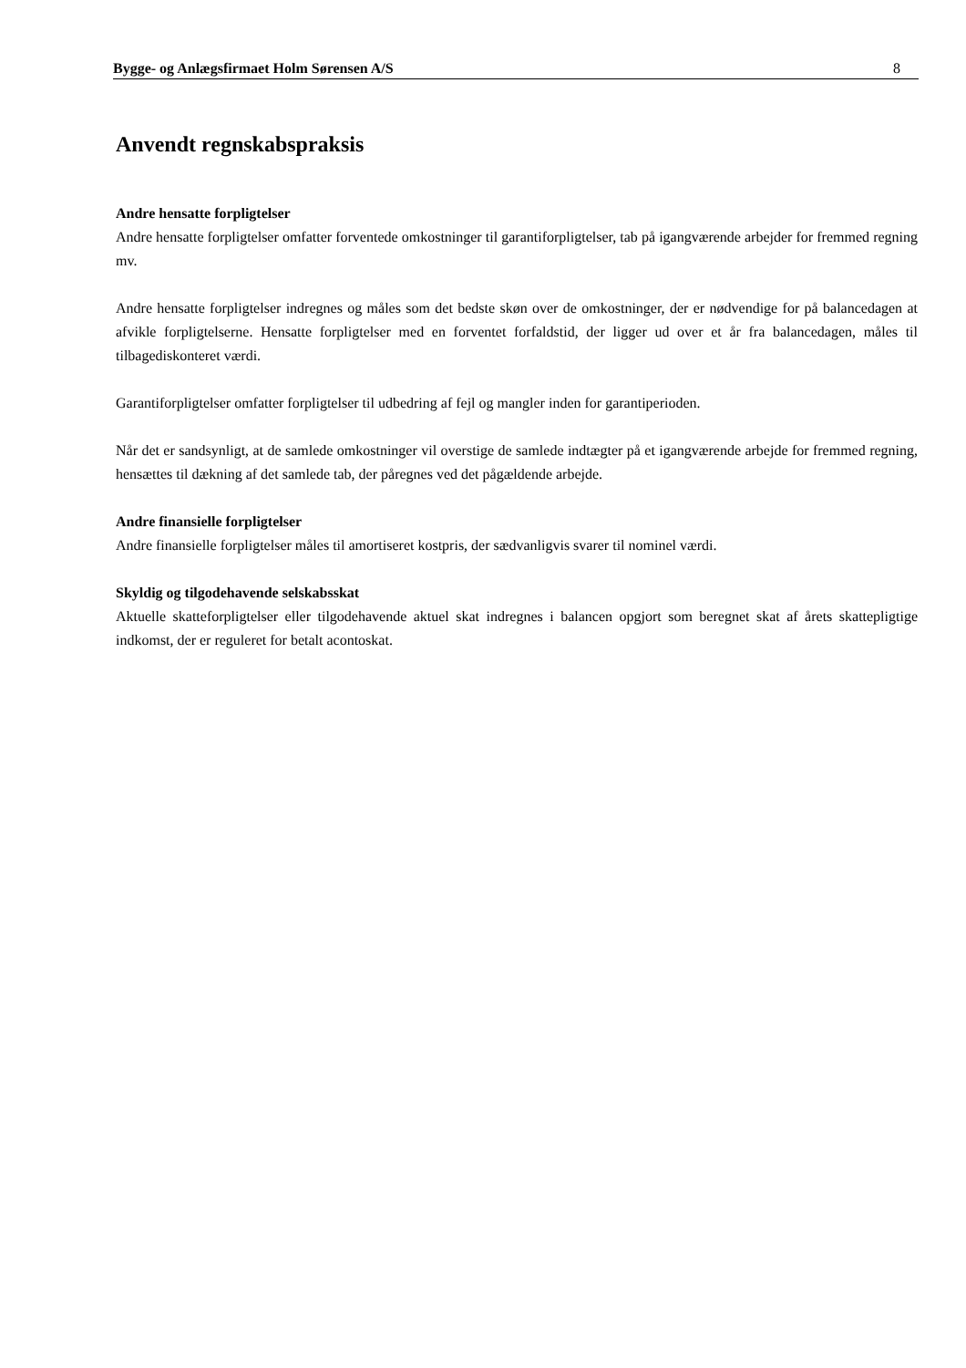Bygge- og Anlægsfirmaet Holm Sørensen A/S 8
Anvendt regnskabspraksis
Andre hensatte forpligtelser
Andre hensatte forpligtelser omfatter forventede omkostninger til garantiforpligtelser, tab på igangværende arbejder for fremmed regning mv.
Andre hensatte forpligtelser indregnes og måles som det bedste skøn over de omkostninger, der er nødvendige for på balancedagen at afvikle forpligtelserne. Hensatte forpligtelser med en forventet forfaldstid, der ligger ud over et år fra balancedagen, måles til tilbagediskonteret værdi.
Garantiforpligtelser omfatter forpligtelser til udbedring af fejl og mangler inden for garantiperioden.
Når det er sandsynligt, at de samlede omkostninger vil overstige de samlede indtægter på et igangværende arbejde for fremmed regning, hensættes til dækning af det samlede tab, der påregnes ved det pågældende arbejde.
Andre finansielle forpligtelser
Andre finansielle forpligtelser måles til amortiseret kostpris, der sædvanligvis svarer til nominel værdi.
Skyldig og tilgodehavende selskabsskat
Aktuelle skatteforpligtelser eller tilgodehavende aktuel skat indregnes i balancen opgjort som beregnet skat af årets skattepligtige indkomst, der er reguleret for betalt acontoskat.